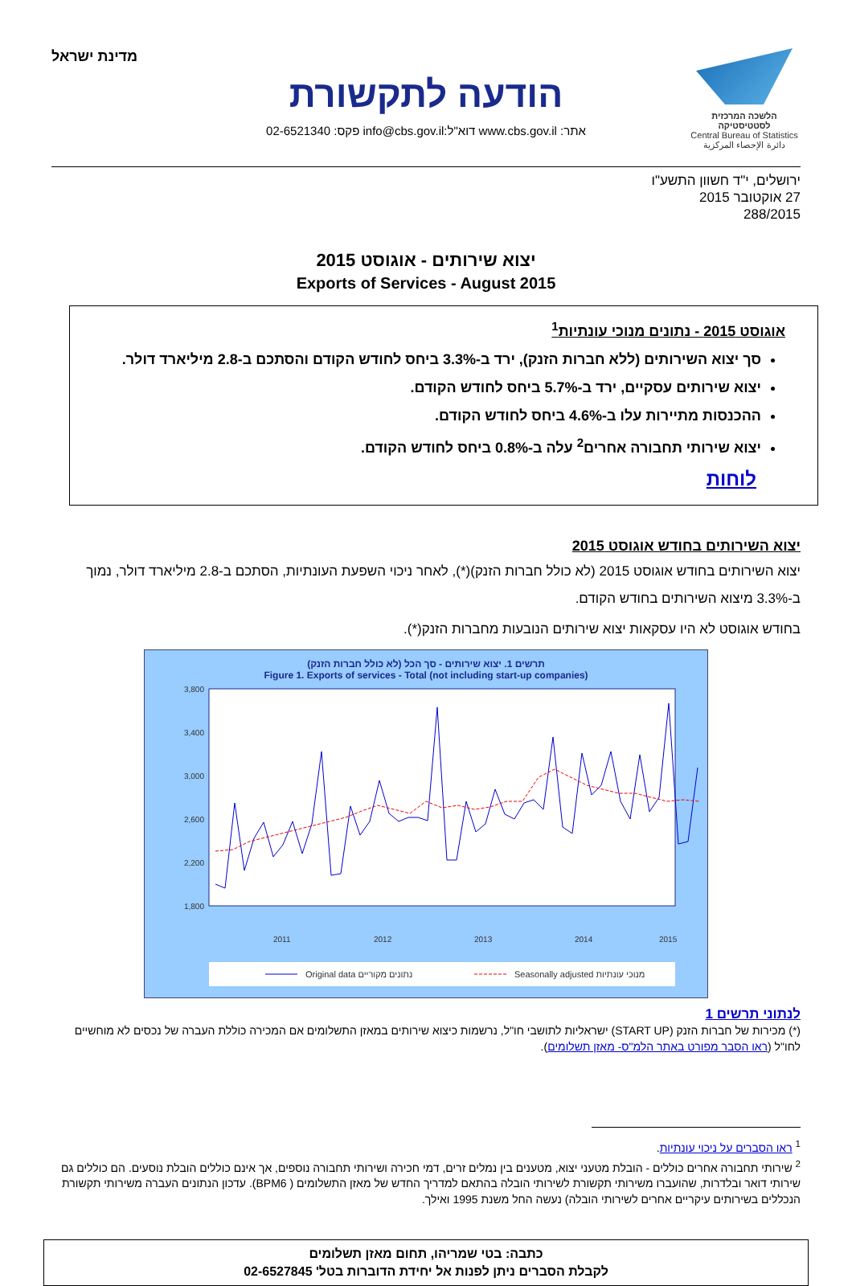הלשכה המרכזית לסטטיסטיקה
Central Bureau of Statistics
دائرة الإحصاء المركزية
הודעה לתקשורת
אתר: www.cbs.gov.il דוא"ל:info@cbs.gov.il פקס: 02-6521340
מדינת ישראל
ירושלים, י"ד חשוון התשע"ו
27 אוקטובר 2015
288/2015
יצוא שירותים - אוגוסט 2015
Exports of Services - August 2015
אוגוסט 2015 - נתונים מנוכי עונתיות<sup>1</sup>
סך יצוא השירותים (ללא חברות הזנק), ירד ב-3.3% ביחס לחודש הקודם והסתכם ב-2.8 מיליארד דולר.
יצוא שירותים עסקיים, ירד ב-5.7% ביחס לחודש הקודם.
ההכנסות מתיירות עלו ב-4.6% ביחס לחודש הקודם.
יצוא שירותי תחבורה אחרים<sup>2</sup> עלה ב-0.8% ביחס לחודש הקודם.
לוחות
יצוא השירותים בחודש אוגוסט 2015
יצוא השירותים בחודש אוגוסט 2015 (לא כולל חברות הזנק)(*), לאחר ניכוי השפעת העונתיות, הסתכם ב-2.8 מיליארד דולר, נמוך ב-3.3% מיצוא השירותים בחודש הקודם.
בחודש אוגוסט לא היו עסקאות יצוא שירותים הנובעות מחברות הזנק(*).
תרשים 1. יצוא שירותים - סך הכל (לא כולל חברות הזנק)
Figure 1. Exports of services - Total (not including start-up companies)
3,800
3,400
3,000
2,600
2,200
1,800
2011
2012
2013
2014
2015
Original data נתונים מקוריים
Seasonally adjusted מנוכי עונתיות
מיליוני דולרים
לנתוני תרשים 1
(*) מכירות של חברות הזנק (START UP) ישראליות לתושבי חו"ל, נרשמות כיצוא שירותים במאזן התשלומים אם המכירה כוללת העברה של נכסים לא מוחשיים לחו"ל (ראו הסבר מפורט באתר הלמ"ס- מאזן תשלומים).
<sup>1</sup> ראו הסברים על ניכוי עונתיות.
<sup>2</sup> שירותי תחבורה אחרים כוללים - הובלת מטעני יצוא, מטענים בין נמלים זרים, דמי חכירה ושירותי תחבורה נוספים, אך אינם כוללים הובלת נוסעים. הם כוללים גם שירותי דואר ובלדרות, שהועברו משירותי תקשורת לשירותי הובלה בהתאם למדריך החדש של מאזן התשלומים ( BPM6). עדכון הנתונים העברה משירותי תקשורת הנכללים בשירותים עיקריים אחרים לשירותי הובלה) נעשה החל משנת 1995 ואילך.
כתבה: בטי שמריהו, תחום מאזן תשלומים
לקבלת הסברים ניתן לפנות אל יחידת הדוברות בטל' 02-6527845